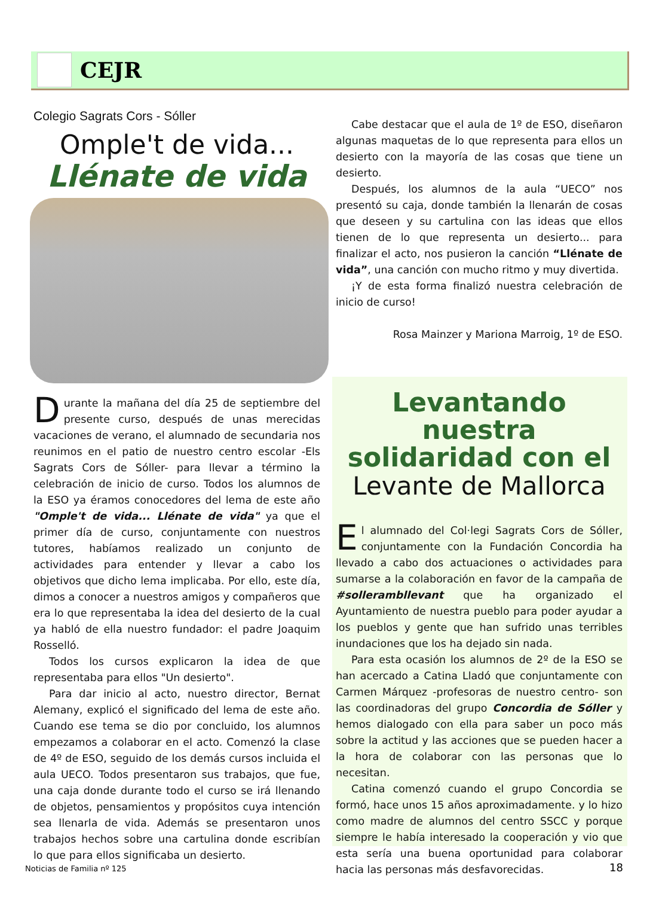CEJR
Colegio Sagrats Cors - Sóller
Omple't de vida...
Llénate de vida
Durante la mañana del día 25 de septiembre del presente curso, después de unas merecidas vacaciones de verano, el alumnado de secundaria nos reunimos en el patio de nuestro centro escolar -Els Sagrats Cors de Sóller- para llevar a término la celebración de inicio de curso. Todos los alumnos de la ESO ya éramos conocedores del lema de este año "Omple't de vida... Llénate de vida" ya que el primer día de curso, conjuntamente con nuestros tutores, habíamos realizado un conjunto de actividades para entender y llevar a cabo los objetivos que dicho lema implicaba. Por ello, este día, dimos a conocer a nuestros amigos y compañeros que era lo que representaba la idea del desierto de la cual ya habló de ella nuestro fundador: el padre Joaquim Rosselló.
Todos los cursos explicaron la idea de que representaba para ellos "Un desierto".
Para dar inicio al acto, nuestro director, Bernat Alemany, explicó el significado del lema de este año. Cuando ese tema se dio por concluido, los alumnos empezamos a colaborar en el acto. Comenzó la clase de 4º de ESO, seguido de los demás cursos incluida el aula UECO. Todos presentaron sus trabajos, que fue, una caja donde durante todo el curso se irá llenando de objetos, pensamientos y propósitos cuya intención sea llenarla de vida. Además se presentaron unos trabajos hechos sobre una cartulina donde escribían lo que para ellos significaba un desierto.
Cabe destacar que el aula de 1º de ESO, diseñaron algunas maquetas de lo que representa para ellos un desierto con la mayoría de las cosas que tiene un desierto.
Después, los alumnos de la aula “UECO” nos presentó su caja, donde también la llenarán de cosas que deseen y su cartulina con las ideas que ellos tienen de lo que representa un desierto... para finalizar el acto, nos pusieron la canción “Llénate de vida”, una canción con mucho ritmo y muy divertida.
¡Y de esta forma finalizó nuestra celebración de inicio de curso!
Rosa Mainzer y Mariona Marroig, 1º de ESO.
Levantando nuestra solidaridad con el
Levante de Mallorca
El alumnado del Col·legi Sagrats Cors de Sóller, conjuntamente con la Fundación Concordia ha llevado a cabo dos actuaciones o actividades para sumarse a la colaboración en favor de la campaña de #sollerambllevant que ha organizado el Ayuntamiento de nuestra pueblo para poder ayudar a los pueblos y gente que han sufrido unas terribles inundaciones que los ha dejado sin nada.
Para esta ocasión los alumnos de 2º de la ESO se han acercado a Catina Lladó que conjuntamente con Carmen Márquez -profesoras de nuestro centro- son las coordinadoras del grupo Concordia de Sóller y hemos dialogado con ella para saber un poco más sobre la actitud y las acciones que se pueden hacer a la hora de colaborar con las personas que lo necesitan.
Catina comenzó cuando el grupo Concordia se formó, hace unos 15 años aproximadamente. y lo hizo como madre de alumnos del centro SSCC y porque siempre le había interesado la cooperación y vio que esta sería una buena oportunidad para colaborar hacia las personas más desfavorecidas.
Noticias de Familia nº 125 18